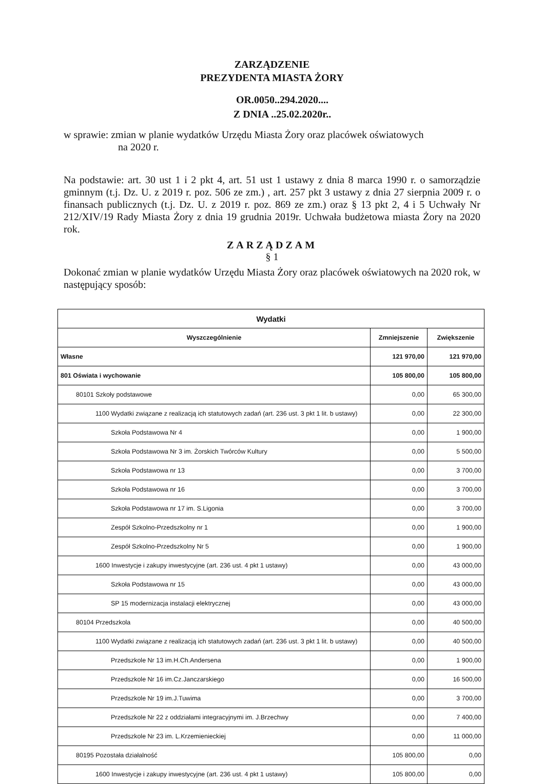ZARZĄDZENIE
PREZYDENTA MIASTA ŻORY
OR.0050..294.2020....
Z DNIA ..25.02.2020r..
w sprawie: zmian w planie wydatków Urzędu Miasta Żory oraz placówek oświatowych
na 2020 r.
Na podstawie: art. 30 ust 1 i 2 pkt 4, art. 51 ust 1 ustawy z dnia 8 marca 1990 r. o samorządzie gminnym (t.j. Dz. U. z 2019 r. poz. 506 ze zm.) , art. 257 pkt 3 ustawy z dnia 27 sierpnia 2009 r. o finansach publicznych (t.j. Dz. U. z 2019 r. poz. 869 ze zm.) oraz § 13 pkt 2, 4 i 5 Uchwały Nr 212/XIV/19 Rady Miasta Żory z dnia 19 grudnia 2019r. Uchwała budżetowa miasta Żory na 2020 rok.
ZARZĄDZAM
§ 1
Dokonać zmian w planie wydatków Urzędu Miasta Żory oraz placówek oświatowych na 2020 rok, w następujący sposób:
| Wydatki | | |
| --- | --- | --- |
| Wyszczególnienie | Zmniejszenie | Zwiększenie |
| Własne | 121 970,00 | 121 970,00 |
| 801 Oświata i wychowanie | 105 800,00 | 105 800,00 |
| 80101 Szkoły podstawowe | 0,00 | 65 300,00 |
| 1100 Wydatki związane z realizacją ich statutowych zadań (art. 236 ust. 3 pkt 1 lit. b ustawy) | 0,00 | 22 300,00 |
| Szkoła Podstawowa Nr 4 | 0,00 | 1 900,00 |
| Szkoła Podstawowa Nr 3 im. Żorskich Twórców Kultury | 0,00 | 5 500,00 |
| Szkoła Podstawowa nr 13 | 0,00 | 3 700,00 |
| Szkoła Podstawowa nr 16 | 0,00 | 3 700,00 |
| Szkoła Podstawowa nr 17 im. S.Ligonia | 0,00 | 3 700,00 |
| Zespół Szkolno-Przedszkolny nr 1 | 0,00 | 1 900,00 |
| Zespół Szkolno-Przedszkolny Nr 5 | 0,00 | 1 900,00 |
| 1600 Inwestycje i zakupy inwestycyjne (art. 236 ust. 4 pkt 1 ustawy) | 0,00 | 43 000,00 |
| Szkoła Podstawowa nr 15 | 0,00 | 43 000,00 |
| SP 15 modernizacja instalacji elektrycznej | 0,00 | 43 000,00 |
| 80104 Przedszkola | 0,00 | 40 500,00 |
| 1100 Wydatki związane z realizacją ich statutowych zadań (art. 236 ust. 3 pkt 1 lit. b ustawy) | 0,00 | 40 500,00 |
| Przedszkole Nr 13 im.H.Ch.Andersena | 0,00 | 1 900,00 |
| Przedszkole Nr 16 im.Cz.Janczarskiego | 0,00 | 16 500,00 |
| Przedszkole Nr 19 im.J.Tuwima | 0,00 | 3 700,00 |
| Przedszkole Nr 22 z oddziałami integracyjnymi im. J.Brzechwy | 0,00 | 7 400,00 |
| Przedszkole Nr 23 im. L.Krzemienieckiej | 0,00 | 11 000,00 |
| 80195 Pozostała działalność | 105 800,00 | 0,00 |
| 1600 Inwestycje i zakupy inwestycyjne (art. 236 ust. 4 pkt 1 ustawy) | 105 800,00 | 0,00 |